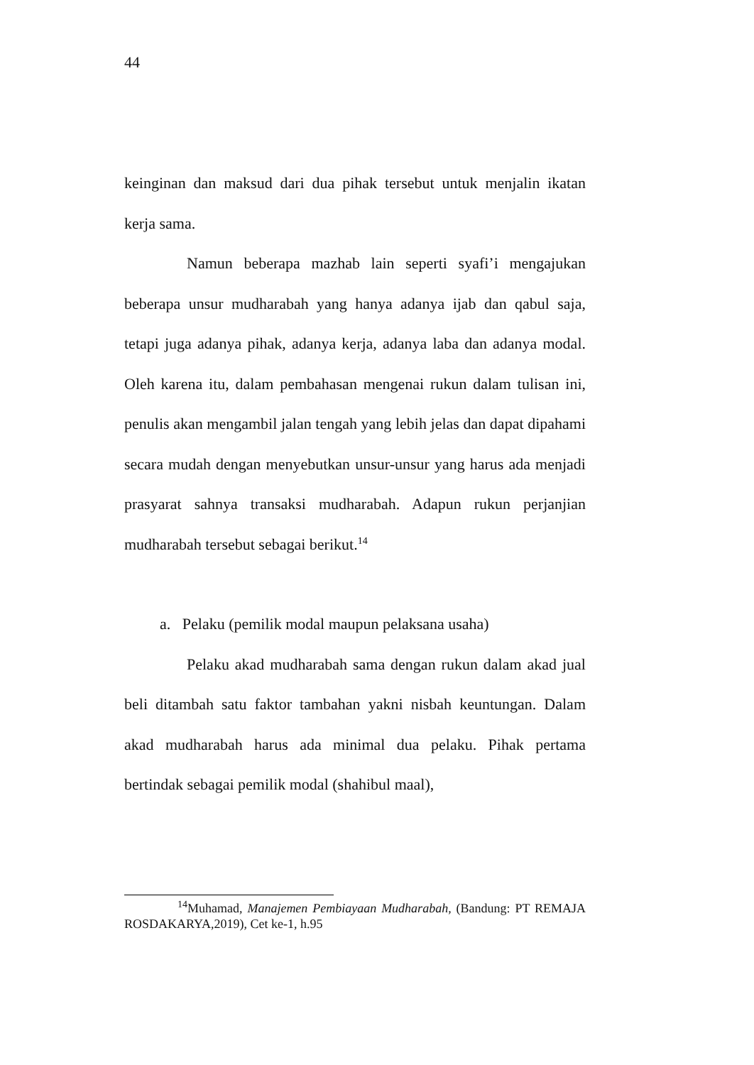44
keinginan dan maksud dari dua pihak tersebut untuk menjalin ikatan kerja sama.
Namun beberapa mazhab lain seperti syafi’i mengajukan beberapa unsur mudharabah yang hanya adanya ijab dan qabul saja, tetapi juga adanya pihak, adanya kerja, adanya laba dan adanya modal. Oleh karena itu, dalam pembahasan mengenai rukun dalam tulisan ini, penulis akan mengambil jalan tengah yang lebih jelas dan dapat dipahami secara mudah dengan menyebutkan unsur-unsur yang harus ada menjadi prasyarat sahnya transaksi mudharabah. Adapun rukun perjanjian mudharabah tersebut sebagai berikut.<sup>14</sup>
a. Pelaku (pemilik modal maupun pelaksana usaha)
Pelaku akad mudharabah sama dengan rukun dalam akad jual beli ditambah satu faktor tambahan yakni nisbah keuntungan. Dalam akad mudharabah harus ada minimal dua pelaku. Pihak pertama bertindak sebagai pemilik modal (shahibul maal),
<sup>14</sup> Muhamad, Manajemen Pembiayaan Mudharabah, (Bandung: PT REMAJA ROSDAKARYA,2019), Cet ke-1, h.95